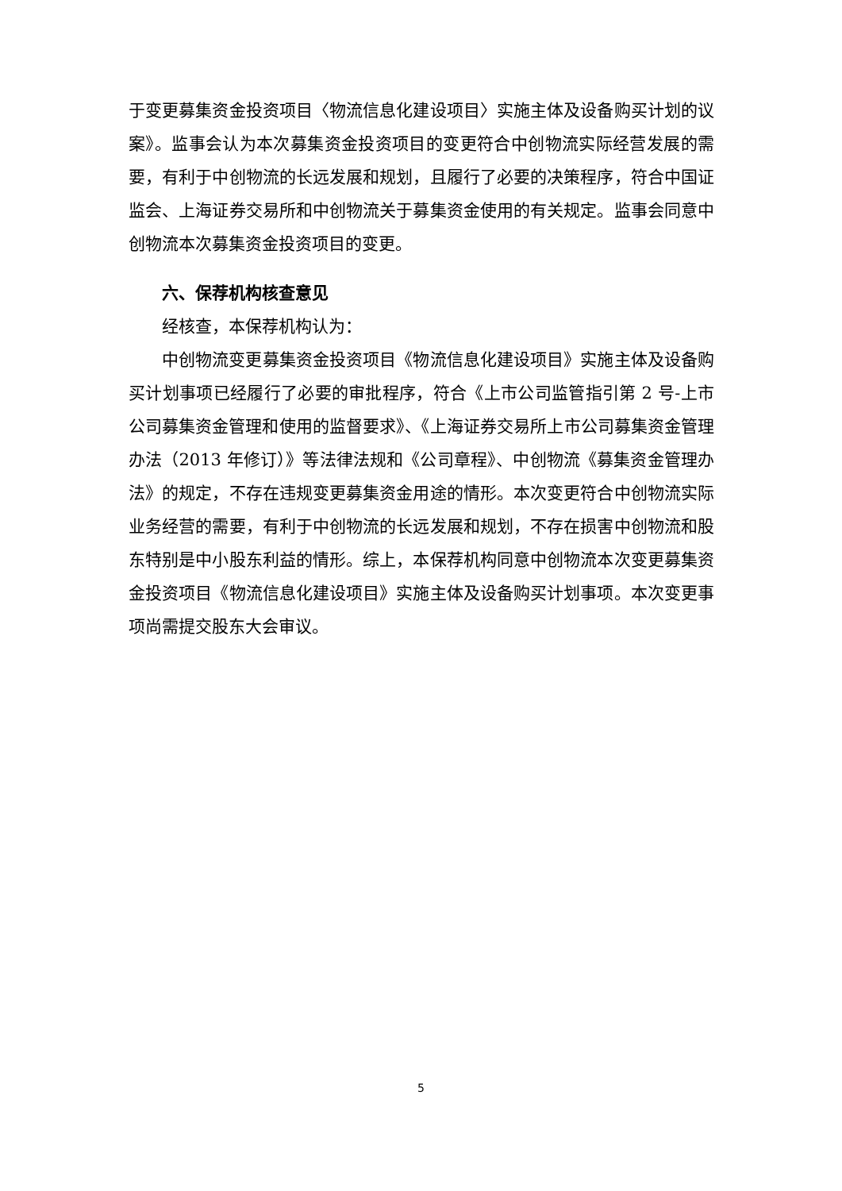于变更募集资金投资项目〈物流信息化建设项目〉实施主体及设备购买计划的议案》。监事会认为本次募集资金投资项目的变更符合中创物流实际经营发展的需要，有利于中创物流的长远发展和规划，且履行了必要的决策程序，符合中国证监会、上海证券交易所和中创物流关于募集资金使用的有关规定。监事会同意中创物流本次募集资金投资项目的变更。
六、保荐机构核查意见
经核查，本保荐机构认为：
中创物流变更募集资金投资项目《物流信息化建设项目》实施主体及设备购买计划事项已经履行了必要的审批程序，符合《上市公司监管指引第 2 号-上市公司募集资金管理和使用的监督要求》、《上海证券交易所上市公司募集资金管理办法（2013 年修订）》等法律法规和《公司章程》、中创物流《募集资金管理办法》的规定，不存在违规变更募集资金用途的情形。本次变更符合中创物流实际业务经营的需要，有利于中创物流的长远发展和规划，不存在损害中创物流和股东特别是中小股东利益的情形。综上，本保荐机构同意中创物流本次变更募集资金投资项目《物流信息化建设项目》实施主体及设备购买计划事项。本次变更事项尚需提交股东大会审议。
5